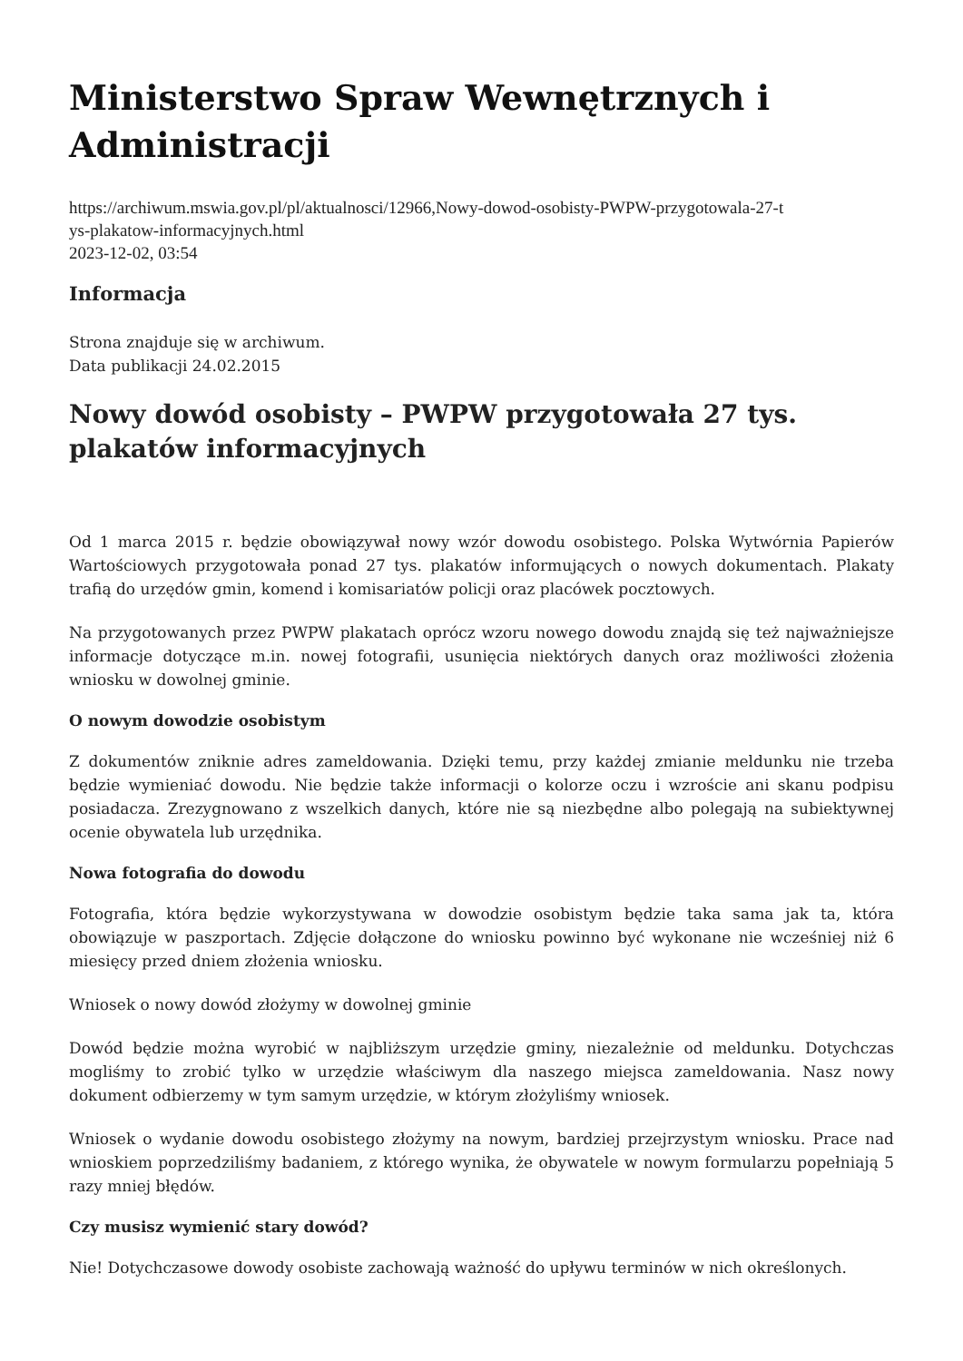Ministerstwo Spraw Wewnętrznych i Administracji
https://archiwum.mswia.gov.pl/pl/aktualnosci/12966,Nowy-dowod-osobisty-PWPW-przygotowala-27-t
ys-plakatow-informacyjnych.html
2023-12-02, 03:54
Informacja
Strona znajduje się w archiwum.
Data publikacji 24.02.2015
Nowy dowód osobisty – PWPW przygotowała 27 tys. plakatów informacyjnych
Od 1 marca 2015 r. będzie obowiązywał nowy wzór dowodu osobistego. Polska Wytwórnia Papierów Wartościowych przygotowała ponad 27 tys. plakatów informujących o nowych dokumentach. Plakaty trafią do urzędów gmin, komend i komisariatów policji oraz placówek pocztowych.
Na przygotowanych przez PWPW plakatach oprócz wzoru nowego dowodu znajdą się też najważniejsze informacje dotyczące m.in. nowej fotografii, usunięcia niektórych danych oraz możliwości złożenia wniosku w dowolnej gminie.
O nowym dowodzie osobistym
Z dokumentów zniknie adres zameldowania. Dzięki temu, przy każdej zmianie meldunku nie trzeba będzie wymieniać dowodu. Nie będzie także informacji o kolorze oczu i wzroście ani skanu podpisu posiadacza. Zrezygnowano z wszelkich danych, które nie są niezbędne albo polegają na subiektywnej ocenie obywatela lub urzędnika.
Nowa fotografia do dowodu
Fotografia, która będzie wykorzystywana w dowodzie osobistym będzie taka sama jak ta, która obowiązuje w paszportach. Zdjęcie dołączone do wniosku powinno być wykonane nie wcześniej niż 6 miesięcy przed dniem złożenia wniosku.
Wniosek o nowy dowód złożymy w dowolnej gminie
Dowód będzie można wyrobić w najbliższym urzędzie gminy, niezależnie od meldunku. Dotychczas mogliśmy to zrobić tylko w urzędzie właściwym dla naszego miejsca zameldowania. Nasz nowy dokument odbierzemy w tym samym urzędzie, w którym złożyliśmy wniosek.
Wniosek o wydanie dowodu osobistego złożymy na nowym, bardziej przejrzystym wniosku. Prace nad wnioskiem poprzedziliśmy badaniem, z którego wynika, że obywatele w nowym formularzu popełniają 5 razy mniej błędów.
Czy musisz wymienić stary dowód?
Nie! Dotychczasowe dowody osobiste zachowają ważność do upływu terminów w nich określonych.